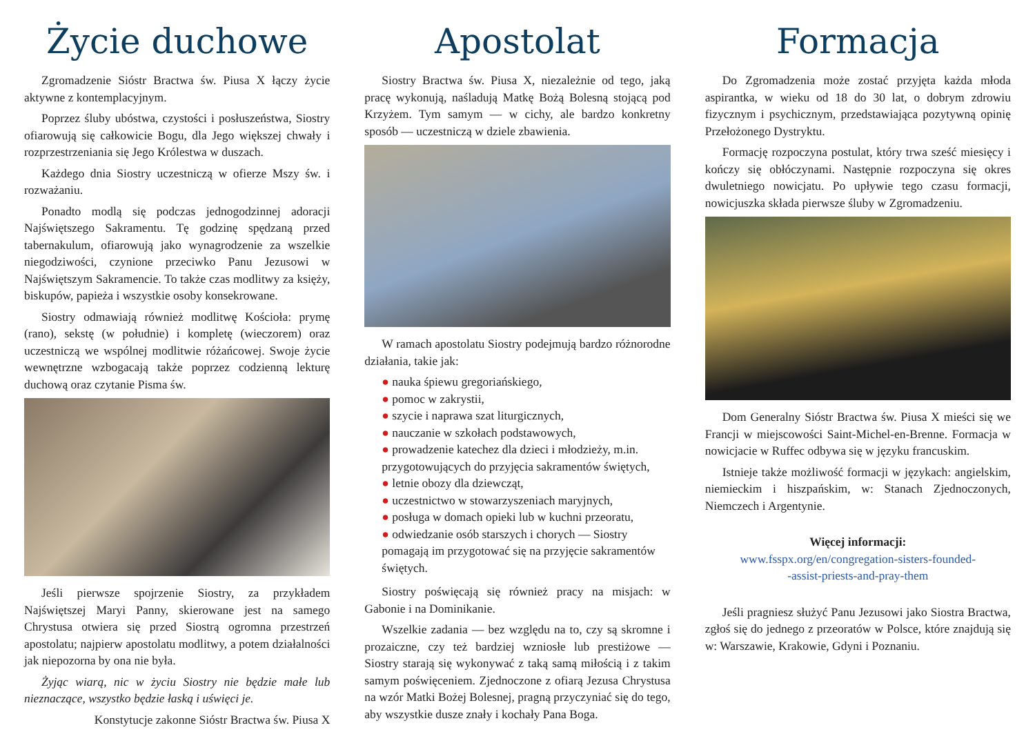Życie duchowe
Zgromadzenie Sióstr Bractwa św. Piusa X łączy życie aktywne z kontemplacyjnym.
Poprzez śluby ubóstwa, czystości i posłuszeństwa, Siostry ofiarowują się całkowicie Bogu, dla Jego większej chwały i rozprzestrzeniania się Jego Królestwa w duszach.
Każdego dnia Siostry uczestniczą w ofierze Mszy św. i rozważaniu.
Ponadto modlą się podczas jednogodzinnej adoracji Najświętszego Sakramentu. Tę godzinę spędzaną przed tabernakulum, ofiarowują jako wynagrodzenie za wszelkie niegodziwości, czynione przeciwko Panu Jezusowi w Najświętszym Sakramencie. To także czas modlitwy za księży, biskupów, papieża i wszystkie osoby konsekrowane.
Siostry odmawiają również modlitwę Kościoła: prymę (rano), sekstę (w południe) i kompletę (wieczorem) oraz uczestniczą we wspólnej modlitwie różańcowej. Swoje życie wewnętrzne wzbogacają także poprzez codzienną lekturę duchową oraz czytanie Pisma św.
Jeśli pierwsze spojrzenie Siostry, za przykładem Najświętszej Maryi Panny, skierowane jest na samego Chrystusa otwiera się przed Siostrą ogromna przestrzeń apostolatu; najpierw apostolatu modlitwy, a potem działalności jak niepozorna by ona nie była.
Żyjąc wiarą, nic w życiu Siostry nie będzie małe lub nieznaczące, wszystko będzie łaską i uświęci je.
Konstytucje zakonne Sióstr Bractwa św. Piusa X
Apostolat
Siostry Bractwa św. Piusa X, niezależnie od tego, jaką pracę wykonują, naśladują Matkę Bożą Bolesną stojącą pod Krzyżem. Tym samym — w cichy, ale bardzo konkretny sposób — uczestniczą w dziele zbawienia.
W ramach apostolatu Siostry podejmują bardzo różnorodne działania, takie jak:
● nauka śpiewu gregoriańskiego,
● pomoc w zakrystii,
● szycie i naprawa szat liturgicznych,
● nauczanie w szkołach podstawowych,
● prowadzenie katechez dla dzieci i młodzieży, m.in. przygotowujących do przyjęcia sakramentów świętych,
● letnie obozy dla dziewcząt,
● uczestnictwo w stowarzyszeniach maryjnych,
● posługa w domach opieki lub w kuchni przeoratu,
● odwiedzanie osób starszych i chorych — Siostry pomagają im przygotować się na przyjęcie sakramentów świętych.
Siostry poświęcają się również pracy na misjach: w Gabonie i na Dominikanie.
Wszelkie zadania — bez względu na to, czy są skromne i prozaiczne, czy też bardziej wzniosłe lub prestiżowe — Siostry starają się wykonywać z taką samą miłością i z takim samym poświęceniem. Zjednoczone z ofiarą Jezusa Chrystusa na wzór Matki Bożej Bolesnej, pragną przyczyniać się do tego, aby wszystkie dusze znały i kochały Pana Boga.
Formacja
Do Zgromadzenia może zostać przyjęta każda młoda aspirantka, w wieku od 18 do 30 lat, o dobrym zdrowiu fizycznym i psychicznym, przedstawiająca pozytywną opinię Przełożonego Dystryktu.
Formację rozpoczyna postulat, który trwa sześć miesięcy i kończy się obłóczynami. Następnie rozpoczyna się okres dwuletniego nowicjatu. Po upływie tego czasu formacji, nowicjuszka składa pierwsze śluby w Zgromadzeniu.
Dom Generalny Sióstr Bractwa św. Piusa X mieści się we Francji w miejscowości Saint-Michel-en-Brenne. Formacja w nowicjacie w Ruffec odbywa się w języku francuskim.
Istnieje także możliwość formacji w językach: angielskim, niemieckim i hiszpańskim, w: Stanach Zjednoczonych, Niemczech i Argentynie.
Więcej informacji:
www.fsspx.org/en/congregation-sisters-founded-
-assist-priests-and-pray-them
Jeśli pragniesz służyć Panu Jezusowi jako Siostra Bractwa, zgłoś się do jednego z przeoratów w Polsce, które znajdują się w: Warszawie, Krakowie, Gdyni i Poznaniu.